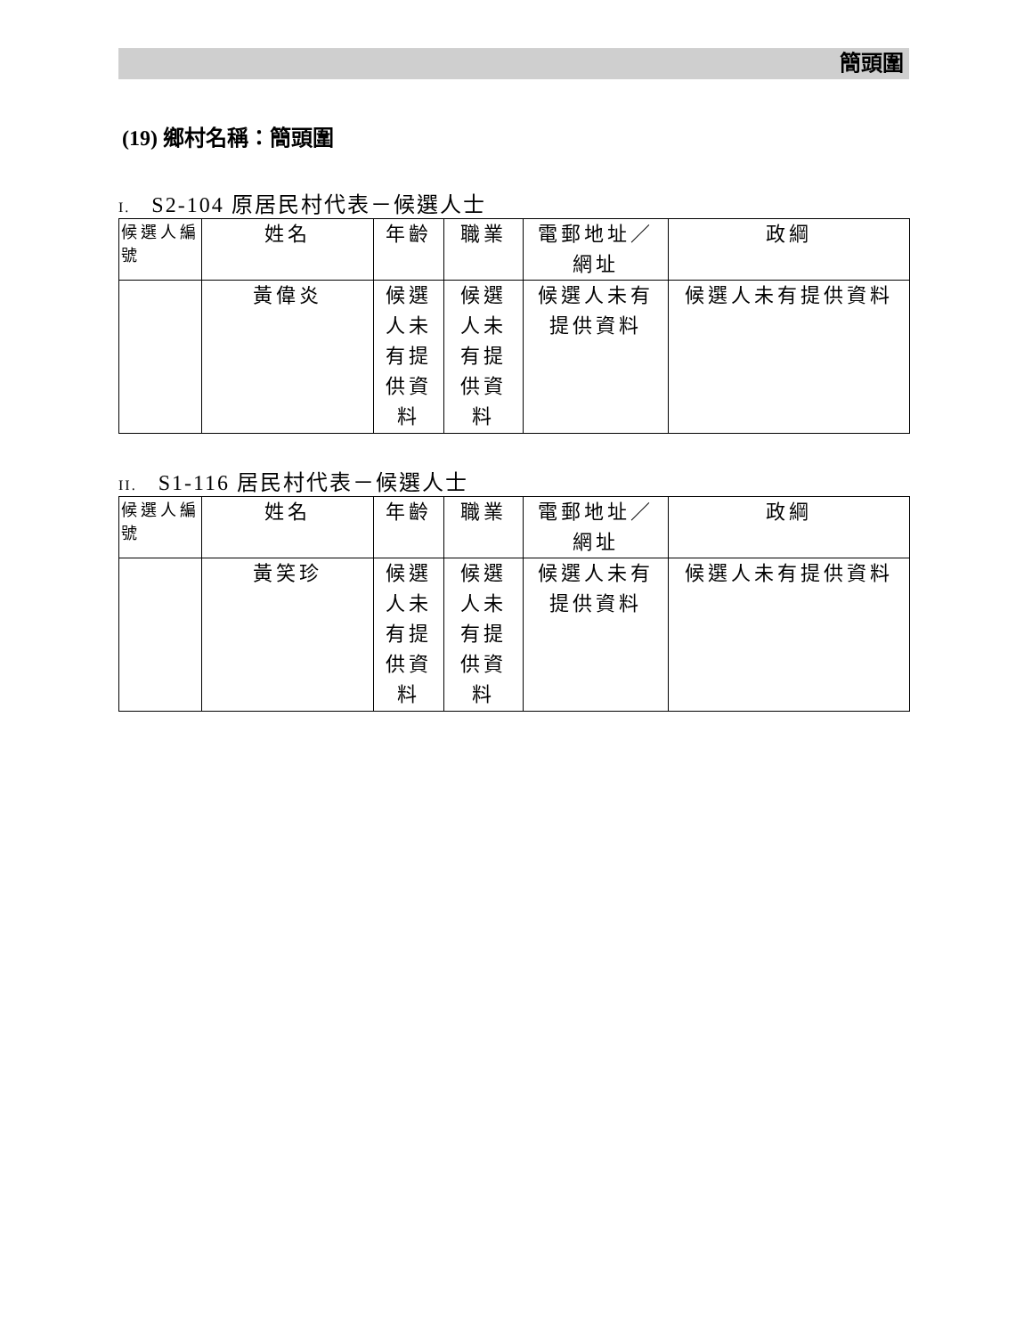簡頭圍
(19) 鄉村名稱：簡頭圍
I. S2-104 原居民村代表－候選人士
| 候選人編號 | 姓名 | 年齡 | 職業 | 電郵地址／網址 | 政綱 |
| --- | --- | --- | --- | --- | --- |
| | 黃偉炎 | 候選人未有提供資料 | 候選人未有提供資料 | 候選人未有提供資料 | 候選人未有提供資料 |
II. S1-116 居民村代表－候選人士
| 候選人編號 | 姓名 | 年齡 | 職業 | 電郵地址／網址 | 政綱 |
| --- | --- | --- | --- | --- | --- |
| | 黃笑珍 | 候選人未有提供資料 | 候選人未有提供資料 | 候選人未有提供資料 | 候選人未有提供資料 |